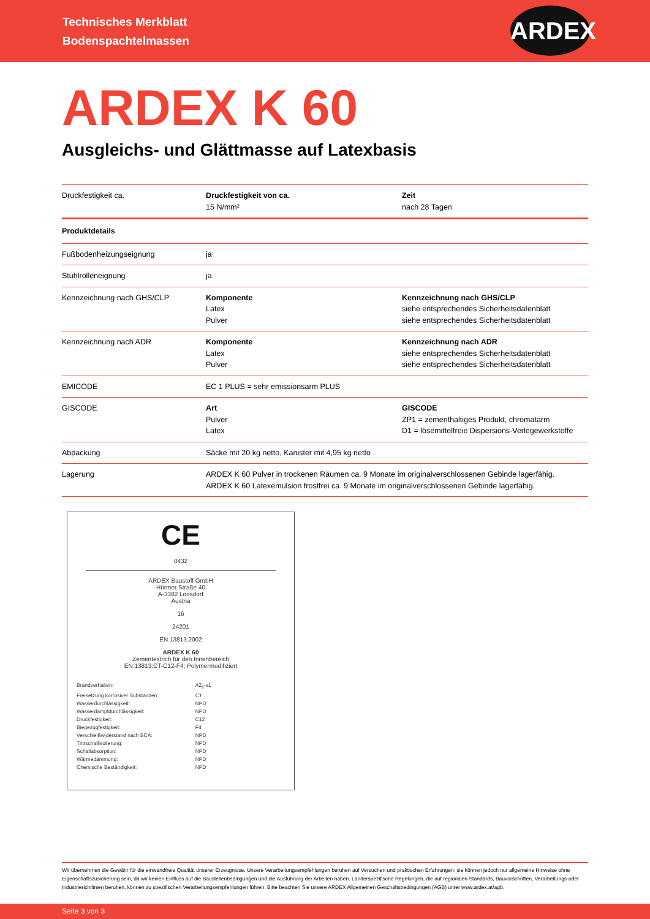Technisches Merkblatt
Bodenspachtelmassen
ARDEX
ARDEX K 60
Ausgleichs- und Glättmasse auf Latexbasis
| Druckfestigkeit ca. | Druckfestigkeit von ca. 15 N/mm² | Zeit nach 28 Tagen |
| Produktdetails | | |
| Fußbodenheizungseignung | ja | |
| Stuhlrolleneignung | ja | |
| Kennzeichnung nach GHS/CLP | Komponente Latex Pulver | Kennzeichnung nach GHS/CLP siehe entsprechendes Sicherheitsdatenblatt siehe entsprechendes Sicherheitsdatenblatt |
| Kennzeichnung nach ADR | Komponente Latex Pulver | Kennzeichnung nach ADR siehe entsprechendes Sicherheitsdatenblatt siehe entsprechendes Sicherheitsdatenblatt |
| EMICODE | EC 1 PLUS = sehr emissionsarm PLUS | |
| GISCODE | Art Pulver Latex | GISCODE ZP1 = zementhaltiges Produkt, chromatarm D1 = lösemittelfreie Dispersions-Verlegewerkstoffe |
| Abpackung | Säcke mit 20 kg netto, Kanister mit 4,95 kg netto | |
| Lagerung | ARDEX K 60 Pulver in trockenen Räumen ca. 9 Monate im originalverschlossenen Gebinde lagerfähig. ARDEX K 60 Latexemulsion frostfrei ca. 9 Monate im originalverschlossenen Gebinde lagerfähig. | |
CE
0432
ARDEX Baustoff GmbH
Hürmer Straße 40
A-3382 Loosdorf
Austria
16
24201
EN 13813:2002
ARDEX K 60
Zementestrich für den Innenbereich
EN 13813:CT-C12-F4; Polymermodifiziert
| Brandverhalten: | A2<sub>fl</sub>-s1 |
| Freisetzung korrosiver Substanzen: | CT |
| Wasserdurchlässigkeit: | NPD |
| Wasserdampfdurchlässigkeit: | NPD |
| Druckfestigkeit: | C12 |
| Biegezugfestigkeit: | F4 |
| Verschleißwiderstand nach BCA: | NPD |
| Trittschallisolierung: | NPD |
| Schallabsorption: | NPD |
| Wärmedämmung: | NPD |
| Chemische Beständigkeit: | NPD |
Wir übernehmen die Gewähr für die einwandfreie Qualität unserer Erzeugnisse. Unsere Verarbeitungsempfehlungen beruhen auf Versuchen und praktischen Erfahrungen; sie können jedoch nur allgemeine Hinweise ohne Eigenschaftszusicherung sein, da wir keinen Einfluss auf die Baustellenbedingungen und die Ausführung der Arbeiten haben. Länderspezifische Regelungen, die auf regionalen Standards, Bauvorschriften, Verarbeitungs-oder Industrierichtlinien beruhen, können zu spezifischen Verarbeitungsempfehlungen führen. Bitte beachten Sie unsere ARDEX Allgemeinen Geschäftsbedingungen (AGB) unter www.ardex.at/agb.
Seite 3 von 3